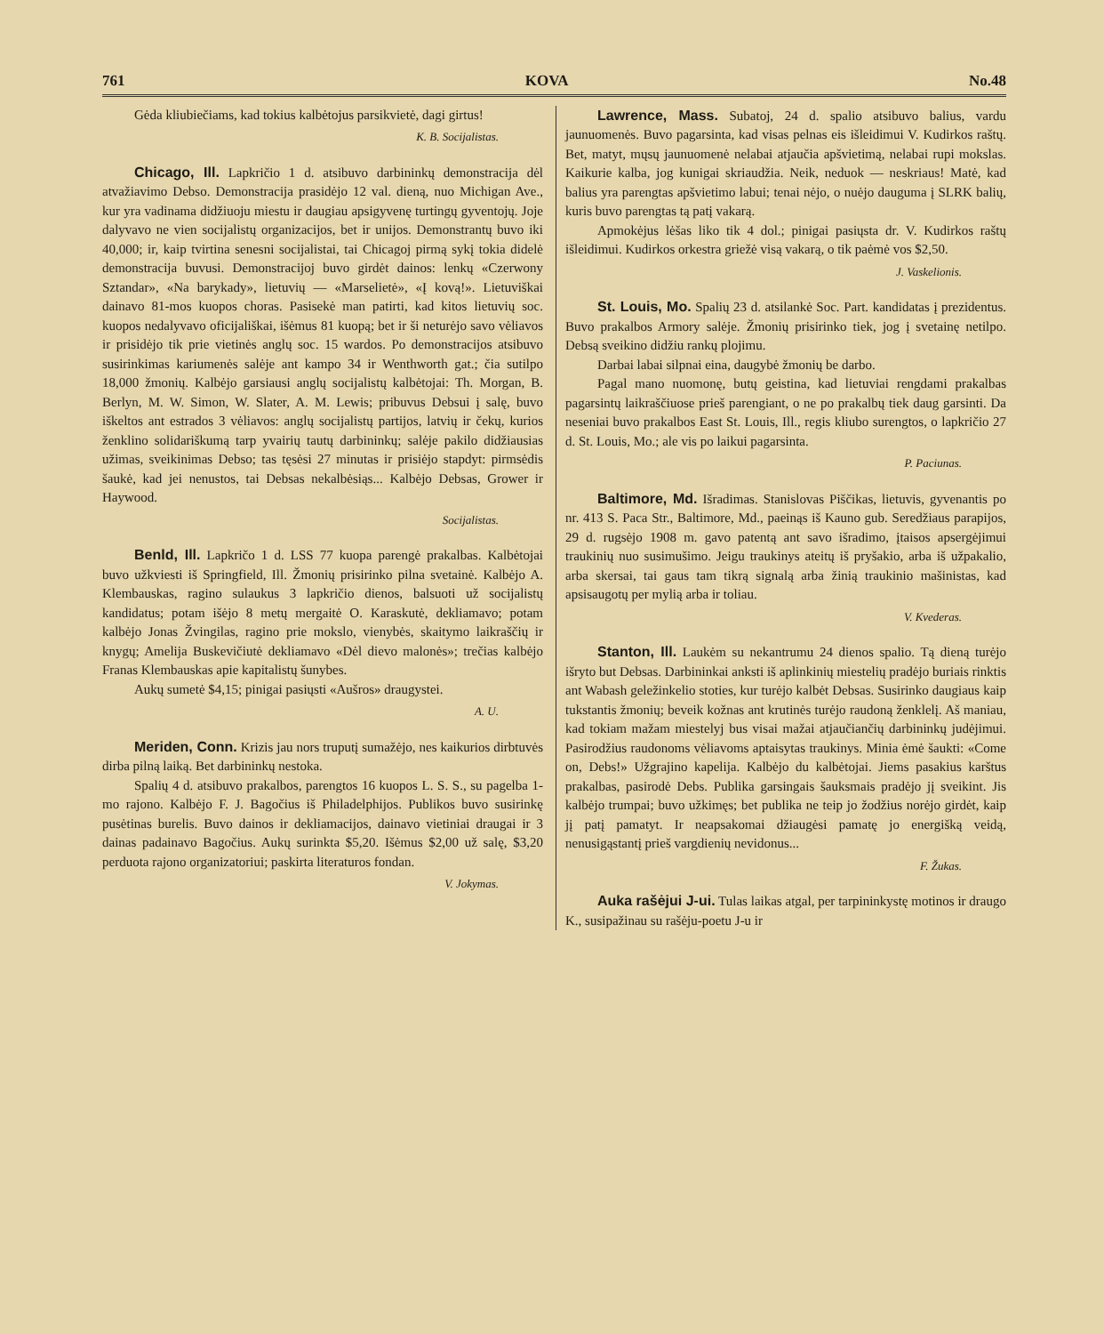761 KOVA No.48
Gėda kliubiečiams, kad tokius kalbėtojus parsikvietė, dagi girtus!
K. B. Socijalistas.
Chicago, Ill. Lapkričio 1 d. atsibuvo darbininkų demonstracija dėl atvažiavimo Debso. Demonstracija prasidėjo 12 val. dieną, nuo Michigan Ave., kur yra vadinama didžiuoju miestu ir daugiau apsigyvenę turtingų gyventojų. Joje dalyvavo ne vien socijalistų organizacijos, bet ir unijos. Demonstrantų buvo iki 40,000; ir, kaip tvirtina senesni socijalistai, tai Chicagoj pirmą sykį tokia didelė demonstracija buvusi. Demonstracijoj buvo girdėt dainos: lenkų «Czerwony Sztandar», «Na barykady», lietuvių — «Marselietė», «Į kovą!». Lietuviškai dainavo 81-mos kuopos choras. Pasisekė man patirti, kad kitos lietuvių soc. kuopos nedalyvavo oficijališkai, išėmus 81 kuopą; bet ir ši neturėjo savo vėliavos ir prisidėjo tik prie vietinės anglų soc. 15 wardos. Po demonstracijos atsibuvo susirinkimas kariumenės salėje ant kampo 34 ir Wenthworth gat.; čia sutilpo 18,000 žmonių. Kalbėjo garsiausi anglų socijalistų kalbėtojai: Th. Morgan, B. Berlyn, M. W. Simon, W. Slater, A. M. Lewis; pribuvus Debsui į salę, buvo iškeltos ant estrados 3 vėliavos: anglų socijalistų partijos, latvių ir čekų, kurios ženklino solidariškumą tarp yvairių tautų darbininkų; salėje pakilo didžiausias užimas, sveikinimas Debso; tas tęsėsi 27 minutas ir prisiėjo stapdyt: pirmsėdis šaukė, kad jei nenustos, tai Debsas nekalbėsiąs... Kalbėjo Debsas, Grower ir Haywood.
Socijalistas.
Benld, Ill. Lapkričo 1 d. LSS 77 kuopa parengė prakalbas. Kalbėtojai buvo užkviesti iš Springfield, Ill. Žmonių prisirinko pilna svetainė. Kalbėjo A. Klembauskas, ragino sulaukus 3 lapkričio dienos, balsuoti už socijalistų kandidatus; potam išėjo 8 metų mergaitė O. Karaskutė, dekliamavo; potam kalbėjo Jonas Žvingilas, ragino prie mokslo, vienybės, skaitymo laikraščių ir knygų; Amelija Buskevičiutė dekliamavo «Dėl dievo malonės»; trečias kalbėjo Franas Klembauskas apie kapitalistų šunybes.
Aukų sumetė $4,15; pinigai pasiųsti «Aušros» draugystei.
A. U.
Meriden, Conn. Krizis jau nors truputį sumažėjo, nes kaikurios dirbtuvės dirba pilną laiką. Bet darbininkų nestoka.
Spalių 4 d. atsibuvo prakalbos, parengtos 16 kuopos L. S. S., su pagelba 1-mo rajono. Kalbėjo F. J. Bagočius iš Philadelphijos. Publikos buvo susirinkę pusėtinas burelis. Buvo dainos ir dekliamacijos, dainavo vietiniai draugai ir 3 dainas padainavo Bagočius. Aukų surinkta $5,20. Išėmus $2,00 už salę, $3,20 perduota rajono organizatoriui; paskirta literaturos fondan.
V. Jokymas.
Lawrence, Mass. Subatoj, 24 d. spalio atsibuvo balius, vardu jaunuomenės. Buvo pagarsinta, kad visas pelnas eis išleidimui V. Kudirkos raštų. Bet, matyt, mųsų jaunuomenė nelabai atjaučia apšvietimą, nelabai rupi mokslas. Kaikurie kalba, jog kunigai skriaudžia. Neik, neduok — neskriaus! Matė, kad balius yra parengtas apšvietimo labui; tenai nėjo, o nuėjo dauguma į SLRK balių, kuris buvo parengtas tą patį vakarą.
Apmokėjus lėšas liko tik 4 dol.; pinigai pasiųsta dr. V. Kudirkos raštų išleidimui. Kudirkos orkestra griežė visą vakarą, o tik paėmė vos $2,50.
J. Vaskelionis.
St. Louis, Mo. Spalių 23 d. atsilankė Soc. Part. kandidatas į prezidentus. Buvo prakalbos Armory salėje. Žmonių prisirinko tiek, jog į svetainę netilpo. Debsą sveikino didžiu rankų plojimu.
Darbai labai silpnai eina, daugybė žmonių be darbo.
Pagal mano nuomonę, butų geistina, kad lietuviai rengdami prakalbas pagarsintų laikraščiuose prieš parengiant, o ne po prakalbų tiek daug garsinti. Da neseniai buvo prakalbos East St. Louis, Ill., regis kliubo surengtos, o lapkričio 27 d. St. Louis, Mo.; ale vis po laikui pagarsinta.
P. Paciunas.
Baltimore, Md. Išradimas. Stanislovas Piščikas, lietuvis, gyvenantis po nr. 413 S. Paca Str., Baltimore, Md., paeinąs iš Kauno gub. Seredžiaus parapijos, 29 d. rugsėjo 1908 m. gavo patentą ant savo išradimo, įtaisos apsergėjimui traukinių nuo susimušimo. Jeigu traukinys ateitų iš pryšakio, arba iš užpakalio, arba skersai, tai gaus tam tikrą signalą arba žinią traukinio mašinistas, kad apsisaugotų per mylią arba ir toliau.
V. Kvederas.
Stanton, Ill. Laukėm su nekantrumu 24 dienos spalio. Tą dieną turėjo išryto but Debsas. Darbininkai anksti iš aplinkinių miestelių pradėjo buriais rinktis ant Wabash geležinkelio stoties, kur turėjo kalbėt Debsas. Susirinko daugiaus kaip tukstantis žmonių; beveik kožnas ant krutinės turėjo raudoną ženklelį. Aš maniau, kad tokiam mažam miestelyj bus visai mažai atjaučiančių darbininkų judėjimui. Pasirodžius raudonoms vėliavoms aptaisytas traukinys. Minia ėmė šaukti: «Come on, Debs!» Užgrajino kapelija. Kalbėjo du kalbėtojai. Jiems pasakius karštus prakalbas, pasirodė Debs. Publika garsingais šauksmais pradėjo jį sveikint. Jis kalbėjo trumpai; buvo užkimęs; bet publika ne teip jo žodžius norėjo girdėt, kaip jį patį pamatyt. Ir neapsakomai džiaugėsi pamatę jo energišką veidą, nenusigąstantį prieš vargdienių nevidonus...
F. Žukas.
Auka rašėjui J-ui. Tulas laikas atgal, per tarpininkystę motinos ir draugo K., susipažinau su rašėju-poetu J-u ir